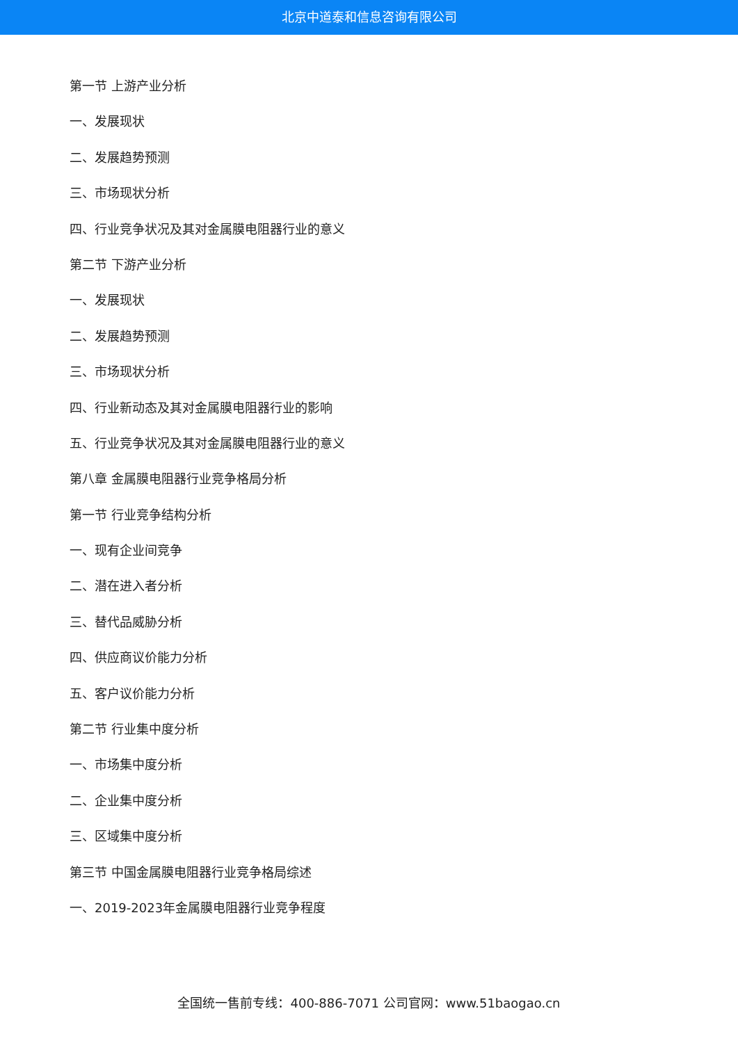北京中道泰和信息咨询有限公司
第一节 上游产业分析
一、发展现状
二、发展趋势预测
三、市场现状分析
四、行业竞争状况及其对金属膜电阻器行业的意义
第二节 下游产业分析
一、发展现状
二、发展趋势预测
三、市场现状分析
四、行业新动态及其对金属膜电阻器行业的影响
五、行业竞争状况及其对金属膜电阻器行业的意义
第八章 金属膜电阻器行业竞争格局分析
第一节 行业竞争结构分析
一、现有企业间竞争
二、潜在进入者分析
三、替代品威胁分析
四、供应商议价能力分析
五、客户议价能力分析
第二节 行业集中度分析
一、市场集中度分析
二、企业集中度分析
三、区域集中度分析
第三节 中国金属膜电阻器行业竞争格局综述
一、2019-2023年金属膜电阻器行业竞争程度
全国统一售前专线：400-886-7071 公司官网：www.51baogao.cn